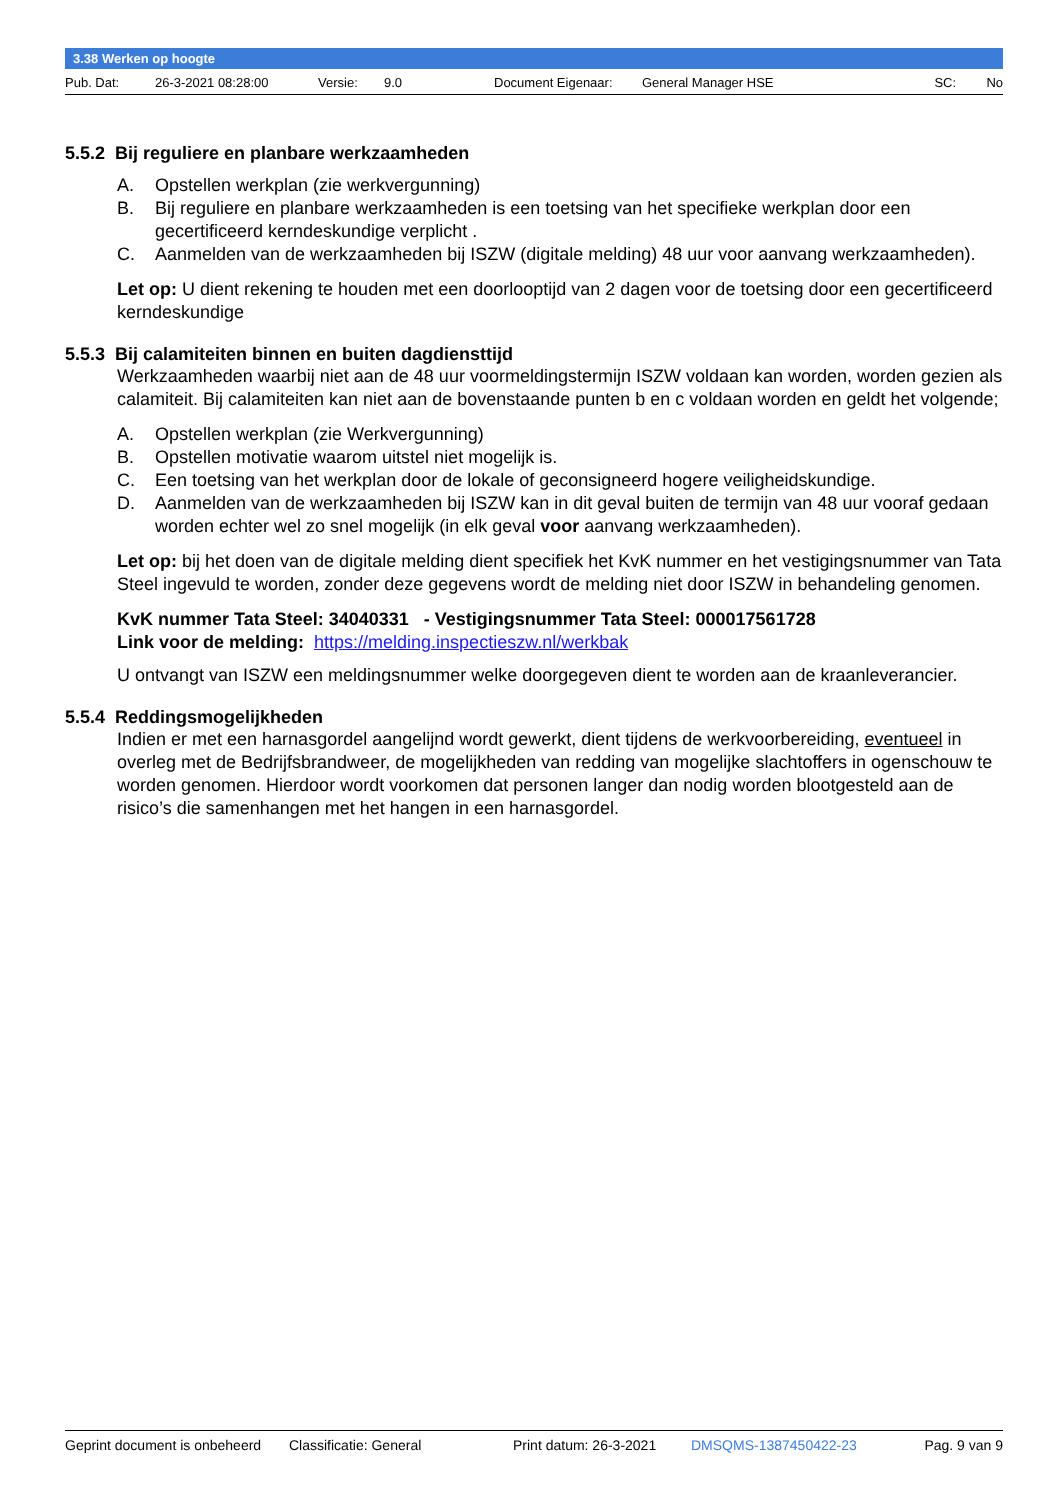3.38 Werken op hoogte
Pub. Dat: 26-3-2021 08:28:00 Versie: 9.0 Document Eigenaar: General Manager HSE SC: No
5.5.2 Bij reguliere en planbare werkzaamheden
A. Opstellen werkplan (zie werkvergunning)
B. Bij reguliere en planbare werkzaamheden is een toetsing van het specifieke werkplan door een gecertificeerd kerndeskundige verplicht .
C. Aanmelden van de werkzaamheden bij ISZW (digitale melding) 48 uur voor aanvang werkzaamheden).
Let op: U dient rekening te houden met een doorlooptijd van 2 dagen voor de toetsing door een gecertificeerd kerndeskundige
5.5.3 Bij calamiteiten binnen en buiten dagdiensttijd
Werkzaamheden waarbij niet aan de 48 uur voormeldingstermijn ISZW voldaan kan worden, worden gezien als calamiteit. Bij calamiteiten kan niet aan de bovenstaande punten b en c voldaan worden en geldt het volgende;
A. Opstellen werkplan (zie Werkvergunning)
B. Opstellen motivatie waarom uitstel niet mogelijk is.
C. Een toetsing van het werkplan door de lokale of geconsigneerd hogere veiligheidskundige.
D. Aanmelden van de werkzaamheden bij ISZW kan in dit geval buiten de termijn van 48 uur vooraf gedaan worden echter wel zo snel mogelijk (in elk geval voor aanvang werkzaamheden).
Let op: bij het doen van de digitale melding dient specifiek het KvK nummer en het vestigingsnummer van Tata Steel ingevuld te worden, zonder deze gegevens wordt de melding niet door ISZW in behandeling genomen.
KvK nummer Tata Steel: 34040331 - Vestigingsnummer Tata Steel: 000017561728
Link voor de melding: https://melding.inspectieszw.nl/werkbak
U ontvangt van ISZW een meldingsnummer welke doorgegeven dient te worden aan de kraanleverancier.
5.5.4 Reddingsmogelijkheden
Indien er met een harnasgordel aangelijnd wordt gewerkt, dient tijdens de werkvoorbereiding, eventueel in overleg met de Bedrijfsbrandweer, de mogelijkheden van redding van mogelijke slachtoffers in ogenschouw te worden genomen. Hierdoor wordt voorkomen dat personen langer dan nodig worden blootgesteld aan de risico’s die samenhangen met het hangen in een harnasgordel.
Geprint document is onbeheerd Classificatie: General Print datum: 26-3-2021 DMSQMS-1387450422-23 Pag. 9 van 9